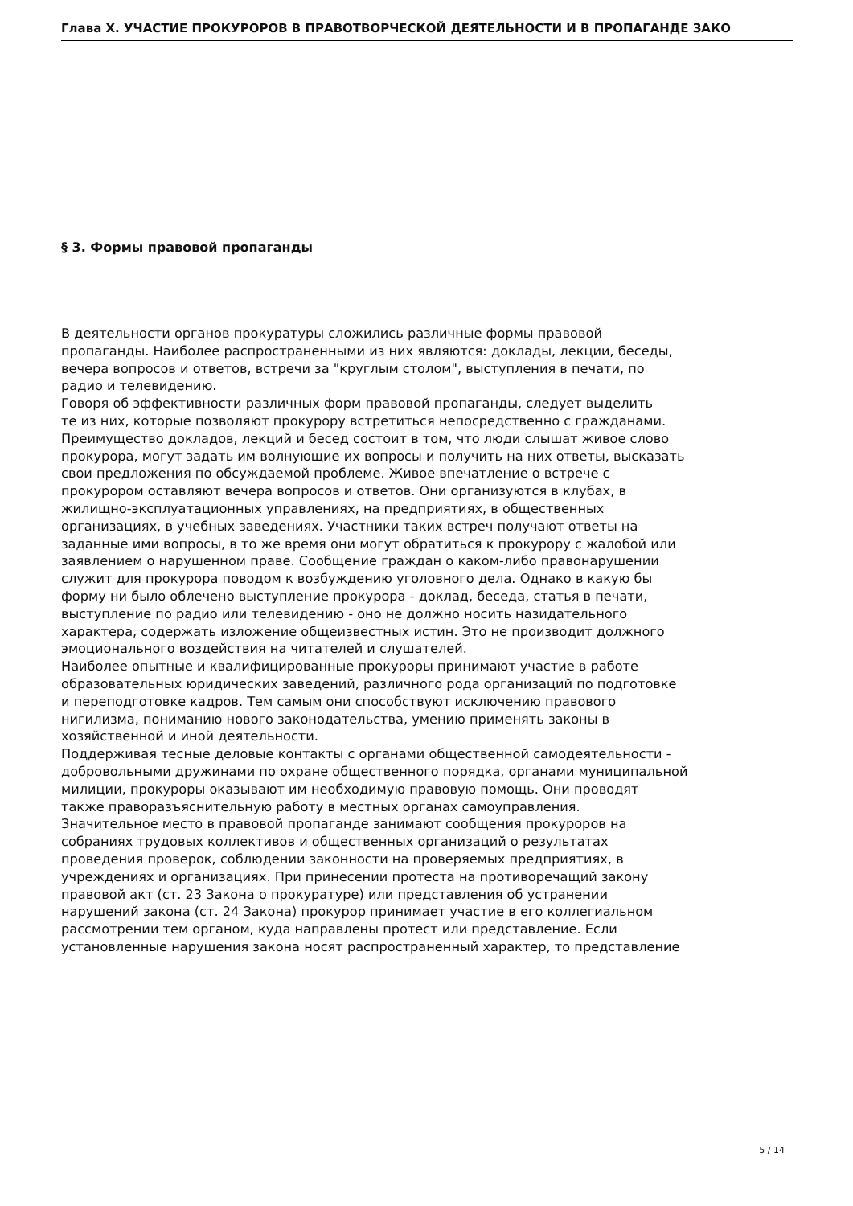Глава X. УЧАСТИЕ ПРОКУРОРОВ В ПРАВОТВОРЧЕСКОЙ ДЕЯТЕЛЬНОСТИ И В ПРОПАГАНДЕ ЗАКО
§ 3. Формы правовой пропаганды
В деятельности органов прокуратуры сложились различные формы правовой пропаганды. Наиболее распространенными из них являются: доклады, лекции, беседы, вечера вопросов и ответов, встречи за "круглым столом", выступления в печати, по радио и телевидению. Говоря об эффективности различных форм правовой пропаганды, следует выделить те из них, которые позволяют прокурору встретиться непосредственно с гражданами. Преимущество докладов, лекций и бесед состоит в том, что люди слышат живое слово прокурора, могут задать им волнующие их вопросы и получить на них ответы, высказать свои предложения по обсуждаемой проблеме. Живое впечатление о встрече с прокурором оставляют вечера вопросов и ответов. Они организуются в клубах, в жилищно-эксплуатационных управлениях, на предприятиях, в общественных организациях, в учебных заведениях. Участники таких встреч получают ответы на заданные ими вопросы, в то же время они могут обратиться к прокурору с жалобой или заявлением о нарушенном праве. Сообщение граждан о каком-либо правонарушении служит для прокурора поводом к возбуждению уголовного дела. Однако в какую бы форму ни было облечено выступление прокурора - доклад, беседа, статья в печати, выступление по радио или телевидению - оно не должно носить назидательного характера, содержать изложение общеизвестных истин. Это не производит должного эмоционального воздействия на читателей и слушателей. Наиболее опытные и квалифицированные прокуроры принимают участие в работе образовательных юридических заведений, различного рода организаций по подготовке и переподготовке кадров. Тем самым они способствуют исключению правового нигилизма, пониманию нового законодательства, умению применять законы в хозяйственной и иной деятельности. Поддерживая тесные деловые контакты с органами общественной самодеятельности - добровольными дружинами по охране общественного порядка, органами муниципальной милиции, прокуроры оказывают им необходимую правовую помощь. Они проводят также праворазъяснительную работу в местных органах самоуправления. Значительное место в правовой пропаганде занимают сообщения прокуроров на собраниях трудовых коллективов и общественных организаций о результатах проведения проверок, соблюдении законности на проверяемых предприятиях, в учреждениях и организациях. При принесении протеста на противоречащий закону правовой акт (ст. 23 Закона о прокуратуре) или представления об устранении нарушений закона (ст. 24 Закона) прокурор принимает участие в его коллегиальном рассмотрении тем органом, куда направлены протест или представление. Если установленные нарушения закона носят распространенный характер, то представление
5 / 14